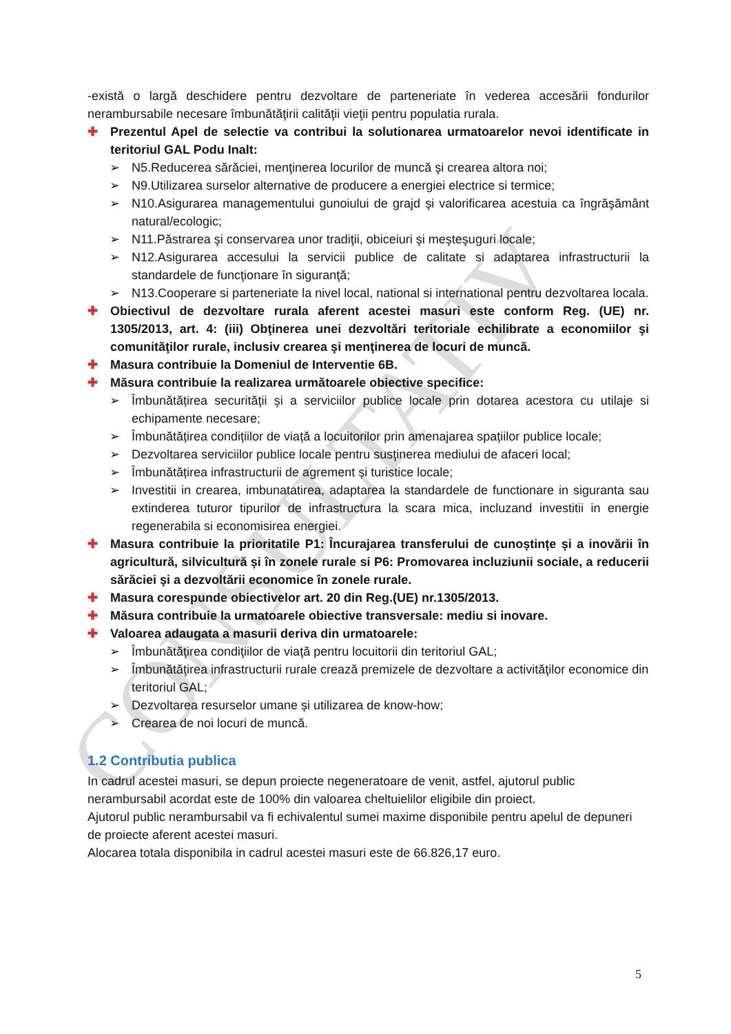CONSULTATIV
-există o largă deschidere pentru dezvoltare de parteneriate în vederea accesării fondurilor nerambursabile necesare îmbunătăţirii calităţii vieţii pentru populatia rurala.
✚ Prezentul Apel de selectie va contribui la solutionarea urmatoarelor nevoi identificate in teritoriul GAL Podu Inalt:
➢ N5.Reducerea sărăciei, menţinerea locurilor de muncă şi crearea altora noi;
➢ N9.Utilizarea surselor alternative de producere a energiei electrice si termice;
➢ N10.Asigurarea managementului gunoiului de grajd şi valorificarea acestuia ca îngrăşământ natural/ecologic;
➢ N11.Păstrarea şi conservarea unor tradiţii, obiceiuri şi meşteşuguri locale;
➢ N12.Asigurarea accesului la servicii publice de calitate si adaptarea infrastructurii la standardele de funcţionare în siguranţă;
➢ N13.Cooperare si parteneriate la nivel local, national si international pentru dezvoltarea locala.
✚ Obiectivul de dezvoltare rurala aferent acestei masuri este conform Reg. (UE) nr. 1305/2013, art. 4: (iii) Obţinerea unei dezvoltări teritoriale echilibrate a economiilor şi comunităţilor rurale, inclusiv crearea şi menţinerea de locuri de muncă.
✚ Masura contribuie la Domeniul de Interventie 6B.
✚ Măsura contribuie la realizarea următoarele obiective specifice:
➢ Îmbunătățirea securităţii şi a serviciilor publice locale prin dotarea acestora cu utilaje si echipamente necesare;
➢ Îmbunătățirea condițiilor de viață a locuitorilor prin amenajarea spațiilor publice locale;
➢ Dezvoltarea serviciilor publice locale pentru susţinerea mediului de afaceri local;
➢ Îmbunătățirea infrastructurii de agrement și turistice locale;
➢ Investitii in crearea, imbunatatirea, adaptarea la standardele de functionare in siguranta sau extinderea tuturor tipurilor de infrastructura la scara mica, incluzand investitii in energie regenerabila si economisirea energiei.
✚ Masura contribuie la prioritatile P1: Încurajarea transferului de cunoștințe și a inovării în agricultură, silvicultură și în zonele rurale si P6: Promovarea incluziunii sociale, a reducerii sărăciei şi a dezvoltării economice în zonele rurale.
✚ Masura corespunde obiectivelor art. 20 din Reg.(UE) nr.1305/2013.
✚ Măsura contribuie la urmatoarele obiective transversale: mediu si inovare.
✚ Valoarea adaugata a masurii deriva din urmatoarele:
➢ Îmbunătăţirea condiţiilor de viaţă pentru locuitorii din teritoriul GAL;
➢ Îmbunătăţirea infrastructurii rurale crează premizele de dezvoltare a activităţilor economice din teritoriul GAL;
➢ Dezvoltarea resurselor umane și utilizarea de know-how;
➢ Crearea de noi locuri de muncă.
1.2 Contributia publica
In cadrul acestei masuri, se depun proiecte negeneratoare de venit, astfel, ajutorul public nerambursabil acordat este de 100% din valoarea cheltuielilor eligibile din proiect.
Ajutorul public nerambursabil va fi echivalentul sumei maxime disponibile pentru apelul de depuneri de proiecte aferent acestei masuri.
Alocarea totala disponibila in cadrul acestei masuri este de 66.826,17 euro.
5